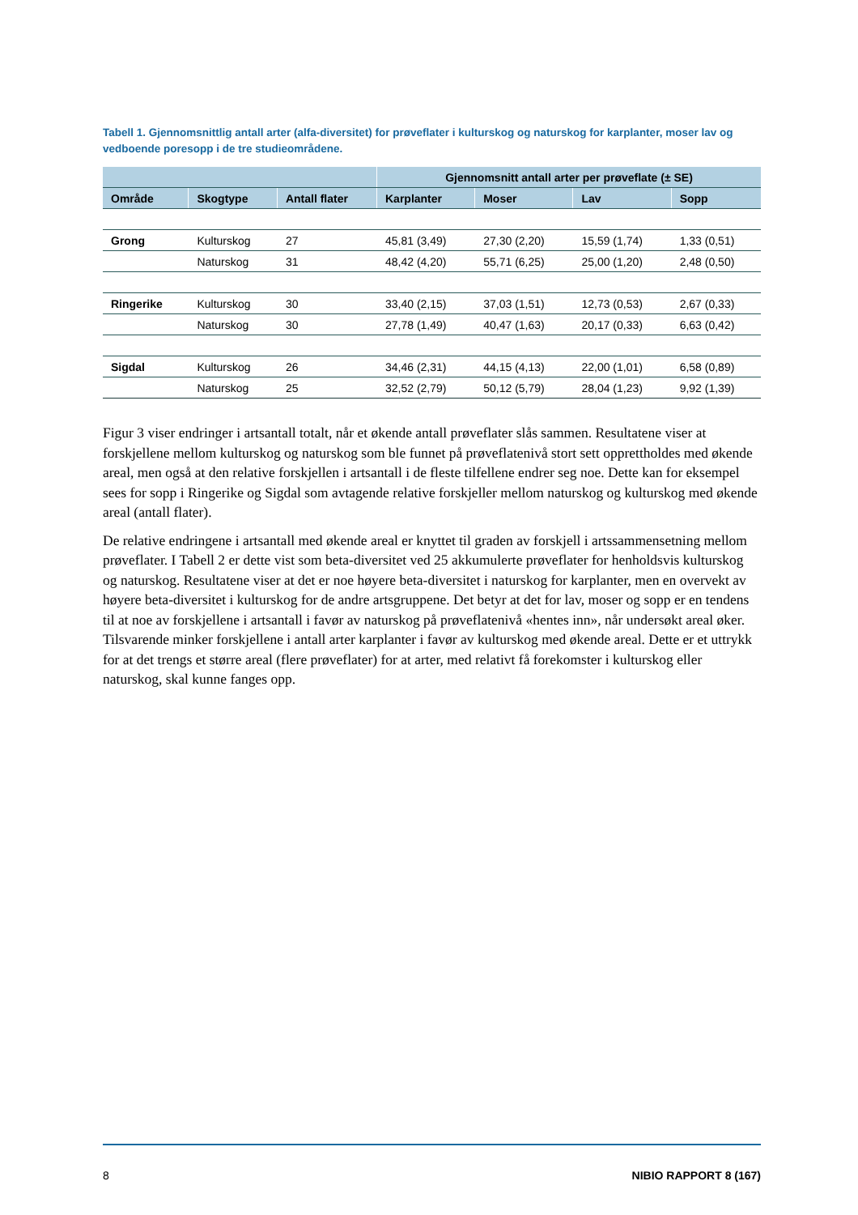Tabell 1. Gjennomsnittlig antall arter (alfa-diversitet) for prøveflater i kulturskog og naturskog for karplanter, moser lav og vedboende poresopp i de tre studieområdene.
| | | | Gjennomsnitt antall arter per prøveflate (± SE) | | | |
| --- | --- | --- | --- | --- | --- | --- |
| Område | Skogtype | Antall flater | Karplanter | Moser | Lav | Sopp |
| Grong | Kulturskog | 27 | 45,81 (3,49) | 27,30 (2,20) | 15,59 (1,74) | 1,33 (0,51) |
| | Naturskog | 31 | 48,42 (4,20) | 55,71 (6,25) | 25,00 (1,20) | 2,48 (0,50) |
| Ringerike | Kulturskog | 30 | 33,40 (2,15) | 37,03 (1,51) | 12,73 (0,53) | 2,67 (0,33) |
| | Naturskog | 30 | 27,78 (1,49) | 40,47 (1,63) | 20,17 (0,33) | 6,63 (0,42) |
| Sigdal | Kulturskog | 26 | 34,46 (2,31) | 44,15 (4,13) | 22,00 (1,01) | 6,58 (0,89) |
| | Naturskog | 25 | 32,52 (2,79) | 50,12 (5,79) | 28,04 (1,23) | 9,92 (1,39) |
Figur 3 viser endringer i artsantall totalt, når et økende antall prøveflater slås sammen. Resultatene viser at forskjellene mellom kulturskog og naturskog som ble funnet på prøveflatenivå stort sett opprettholdes med økende areal, men også at den relative forskjellen i artsantall i de fleste tilfellene endrer seg noe. Dette kan for eksempel sees for sopp i Ringerike og Sigdal som avtagende relative forskjeller mellom naturskog og kulturskog med økende areal (antall flater).
De relative endringene i artsantall med økende areal er knyttet til graden av forskjell i artssammensetning mellom prøveflater. I Tabell 2 er dette vist som beta-diversitet ved 25 akkumulerte prøveflater for henholdsvis kulturskog og naturskog. Resultatene viser at det er noe høyere beta-diversitet i naturskog for karplanter, men en overvekt av høyere beta-diversitet i kulturskog for de andre artsgruppene. Det betyr at det for lav, moser og sopp er en tendens til at noe av forskjellene i artsantall i favør av naturskog på prøveflatenivå «hentes inn», når undersøkt areal øker. Tilsvarende minker forskjellene i antall arter karplanter i favør av kulturskog med økende areal. Dette er et uttrykk for at det trengs et større areal (flere prøveflater) for at arter, med relativt få forekomster i kulturskog eller naturskog, skal kunne fanges opp.
8 NIBIO RAPPORT 8 (167)